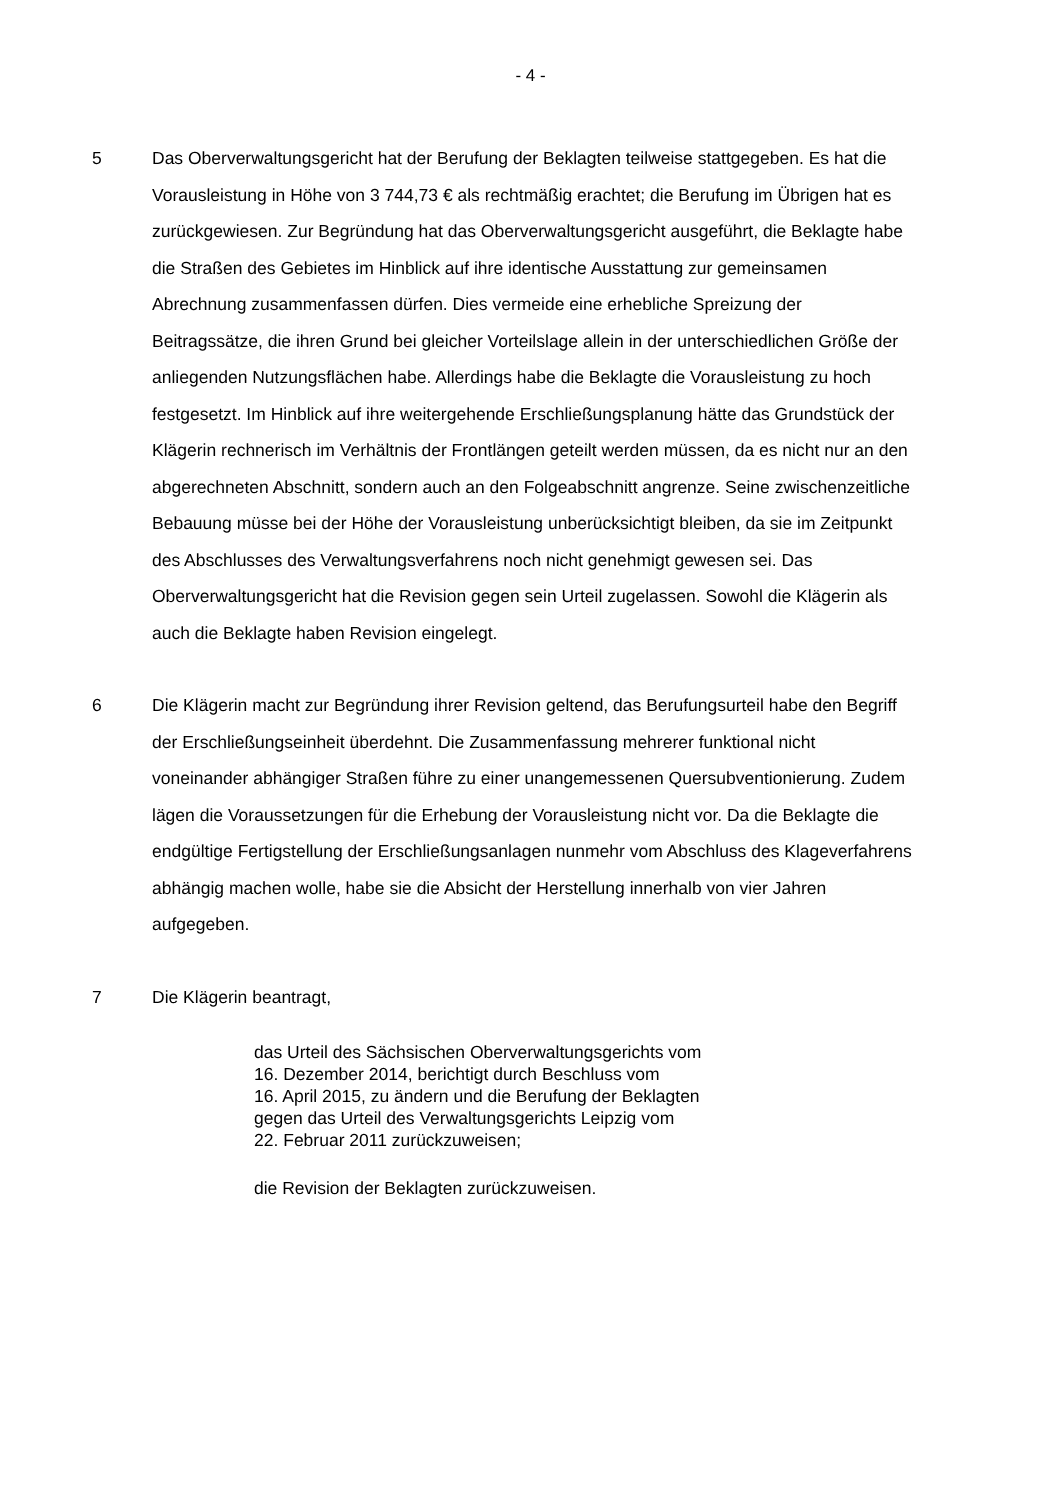- 4 -
5 Das Oberverwaltungsgericht hat der Berufung der Beklagten teilweise stattgegeben. Es hat die Vorausleistung in Höhe von 3 744,73 € als rechtmäßig erachtet; die Berufung im Übrigen hat es zurückgewiesen. Zur Begründung hat das Oberverwaltungsgericht ausgeführt, die Beklagte habe die Straßen des Gebietes im Hinblick auf ihre identische Ausstattung zur gemeinsamen Abrechnung zusammenfassen dürfen. Dies vermeide eine erhebliche Spreizung der Beitragssätze, die ihren Grund bei gleicher Vorteilslage allein in der unterschiedlichen Größe der anliegenden Nutzungsflächen habe. Allerdings habe die Beklagte die Vorausleistung zu hoch festgesetzt. Im Hinblick auf ihre weitergehende Erschließungsplanung hätte das Grundstück der Klägerin rechnerisch im Verhältnis der Frontlängen geteilt werden müssen, da es nicht nur an den abgerechneten Abschnitt, sondern auch an den Folgeabschnitt angrenze. Seine zwischenzeitliche Bebauung müsse bei der Höhe der Vorausleistung unberücksichtigt bleiben, da sie im Zeitpunkt des Abschlusses des Verwaltungsverfahrens noch nicht genehmigt gewesen sei. Das Oberverwaltungsgericht hat die Revision gegen sein Urteil zugelassen. Sowohl die Klägerin als auch die Beklagte haben Revision eingelegt.
6 Die Klägerin macht zur Begründung ihrer Revision geltend, das Berufungsurteil habe den Begriff der Erschließungseinheit überdehnt. Die Zusammenfassung mehrerer funktional nicht voneinander abhängiger Straßen führe zu einer unangemessenen Quersubventionierung. Zudem lägen die Voraussetzungen für die Erhebung der Vorausleistung nicht vor. Da die Beklagte die endgültige Fertigstellung der Erschließungsanlagen nunmehr vom Abschluss des Klageverfahrens abhängig machen wolle, habe sie die Absicht der Herstellung innerhalb von vier Jahren aufgegeben.
7 Die Klägerin beantragt,
das Urteil des Sächsischen Oberverwaltungsgerichts vom
16. Dezember 2014, berichtigt durch Beschluss vom
16. April 2015, zu ändern und die Berufung der Beklagten
gegen das Urteil des Verwaltungsgerichts Leipzig vom
22. Februar 2011 zurückzuweisen;
die Revision der Beklagten zurückzuweisen.